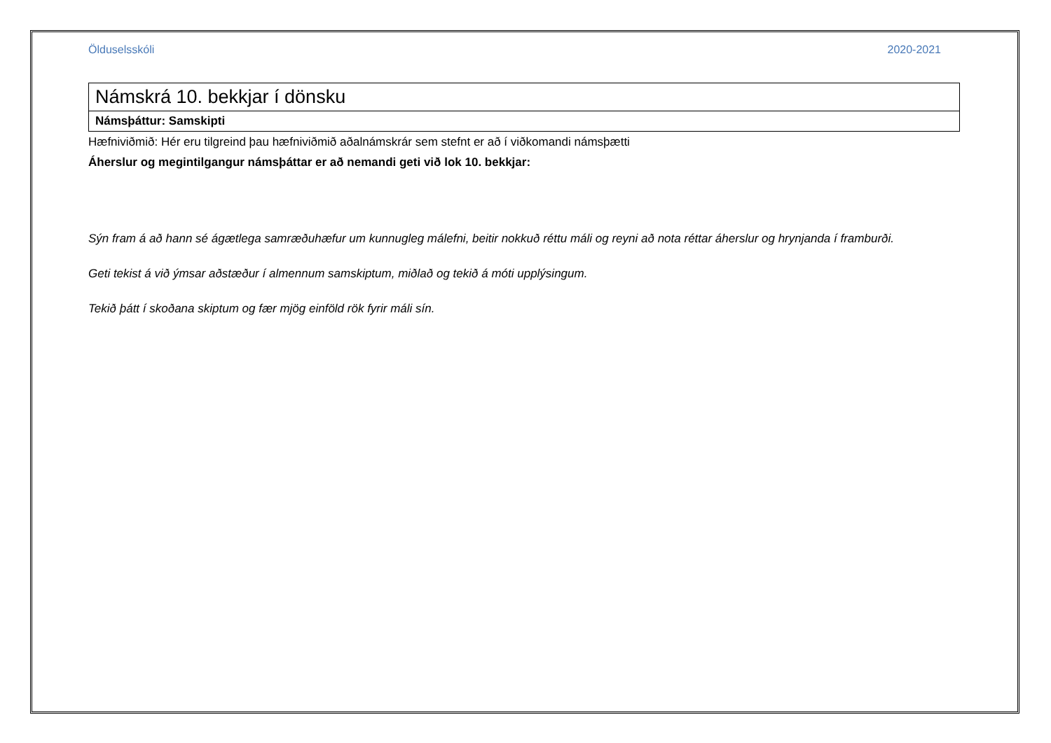Ölduselsskóli 2020-2021
| Námskrá 10. bekkjar í dönsku |
| Námsþáttur: Samskipti |
Hæfniviðmið: Hér eru tilgreind þau hæfniviðmið aðalnámskrár sem stefnt er að í viðkomandi námsþætti
Áherslur og megintilgangur námsþáttar er að nemandi geti við lok 10. bekkjar:
Sýn fram á að hann sé ágætlega samræðuhæfur um kunnugleg málefni, beitir nokkuð réttu máli og reyni að nota réttar áherslur og hrynjanda í framburði.
Geti tekist á við ýmsar aðstæður í almennum samskiptum, miðlað og tekið á móti upplýsingum.
Tekið þátt í skoðana skiptum og fær mjög einföld rök fyrir máli sín.